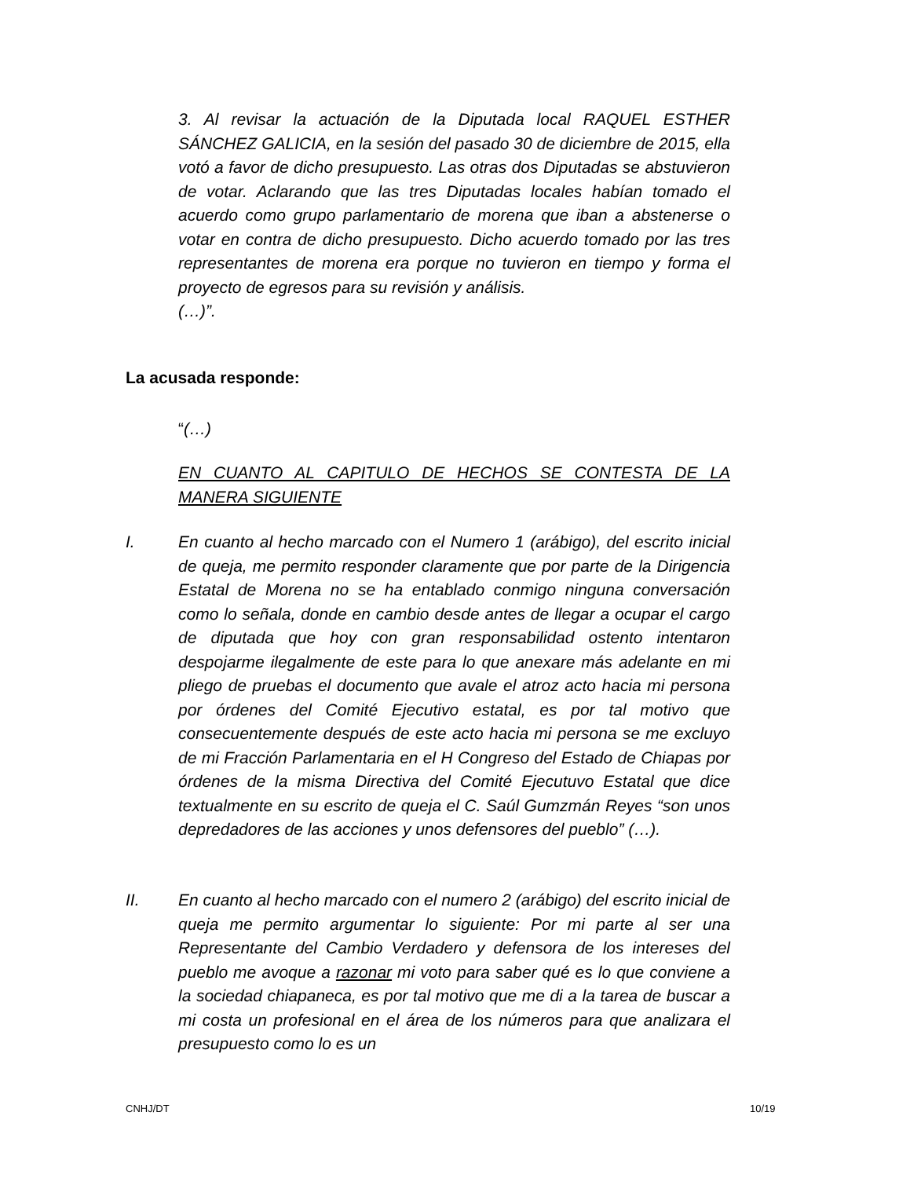3. Al revisar la actuación de la Diputada local RAQUEL ESTHER SÁNCHEZ GALICIA, en la sesión del pasado 30 de diciembre de 2015, ella votó a favor de dicho presupuesto. Las otras dos Diputadas se abstuvieron de votar. Aclarando que las tres Diputadas locales habían tomado el acuerdo como grupo parlamentario de morena que iban a abstenerse o votar en contra de dicho presupuesto. Dicho acuerdo tomado por las tres representantes de morena era porque no tuvieron en tiempo y forma el proyecto de egresos para su revisión y análisis.
(…)”.
La acusada responde:
“(…)
EN CUANTO AL CAPITULO DE HECHOS SE CONTESTA DE LA MANERA SIGUIENTE
I. En cuanto al hecho marcado con el Numero 1 (arábigo), del escrito inicial de queja, me permito responder claramente que por parte de la Dirigencia Estatal de Morena no se ha entablado conmigo ninguna conversación como lo señala, donde en cambio desde antes de llegar a ocupar el cargo de diputada que hoy con gran responsabilidad ostento intentaron despojarme ilegalmente de este para lo que anexare más adelante en mi pliego de pruebas el documento que avale el atroz acto hacia mi persona por órdenes del Comité Ejecutivo estatal, es por tal motivo que consecuentemente después de este acto hacia mi persona se me excluyo de mi Fracción Parlamentaria en el H Congreso del Estado de Chiapas por órdenes de la misma Directiva del Comité Ejecutuvo Estatal que dice textualmente en su escrito de queja el C. Saúl Gumzmán Reyes “son unos depredadores de las acciones y unos defensores del pueblo” (…).
II. En cuanto al hecho marcado con el numero 2 (arábigo) del escrito inicial de queja me permito argumentar lo siguiente: Por mi parte al ser una Representante del Cambio Verdadero y defensora de los intereses del pueblo me avoque a razonar mi voto para saber qué es lo que conviene a la sociedad chiapaneca, es por tal motivo que me di a la tarea de buscar a mi costa un profesional en el área de los números para que analizara el presupuesto como lo es un
CNHJ/DT 10/19